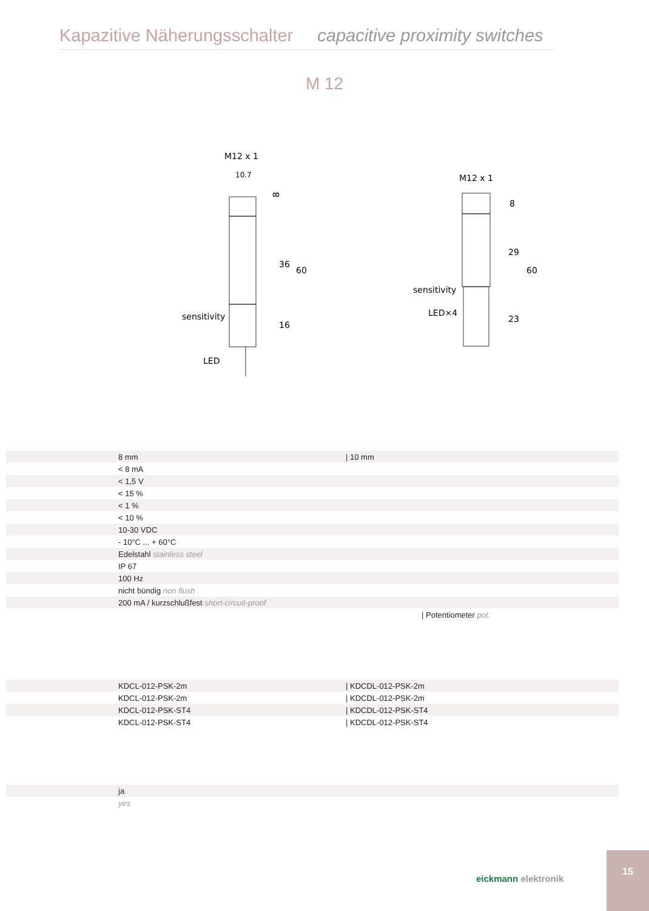Kapazitive Näherungsschalter capacitive proximity switches
M 12
M12 x 1
10.7
sensitivity
LED
8
36
60
16
M12 x 1
sensitivity
LED×4
8
29
60
23
| | 8 mm | / 10 mm |
| | < 8 mA | |
| | < 1,5 V | |
| | < 15 % | |
| | < 1 % | |
| | < 10 % | |
| | 10-30 VDC | |
| | - 10°C ... + 60°C | |
| | Edelstahl stainless steel | |
| | IP 67 | |
| | 100 Hz | |
| | nicht bündig non flush | |
| | 200 mA / kurzschlußfest short-circuit-proof | |
| | | / Potentiometer pot. |
| | KDCL-012-PSK-2m | / KDCDL-012-PSK-2m |
| | KDCL-012-PSK-2m | / KDCDL-012-PSK-2m |
| | KDCL-012-PSK-ST4 | / KDCDL-012-PSK-ST4 |
| | KDCL-012-PSK-ST4 | / KDCDL-012-PSK-ST4 |
| | ja | |
| | yes | |
eickmann elektronik
15